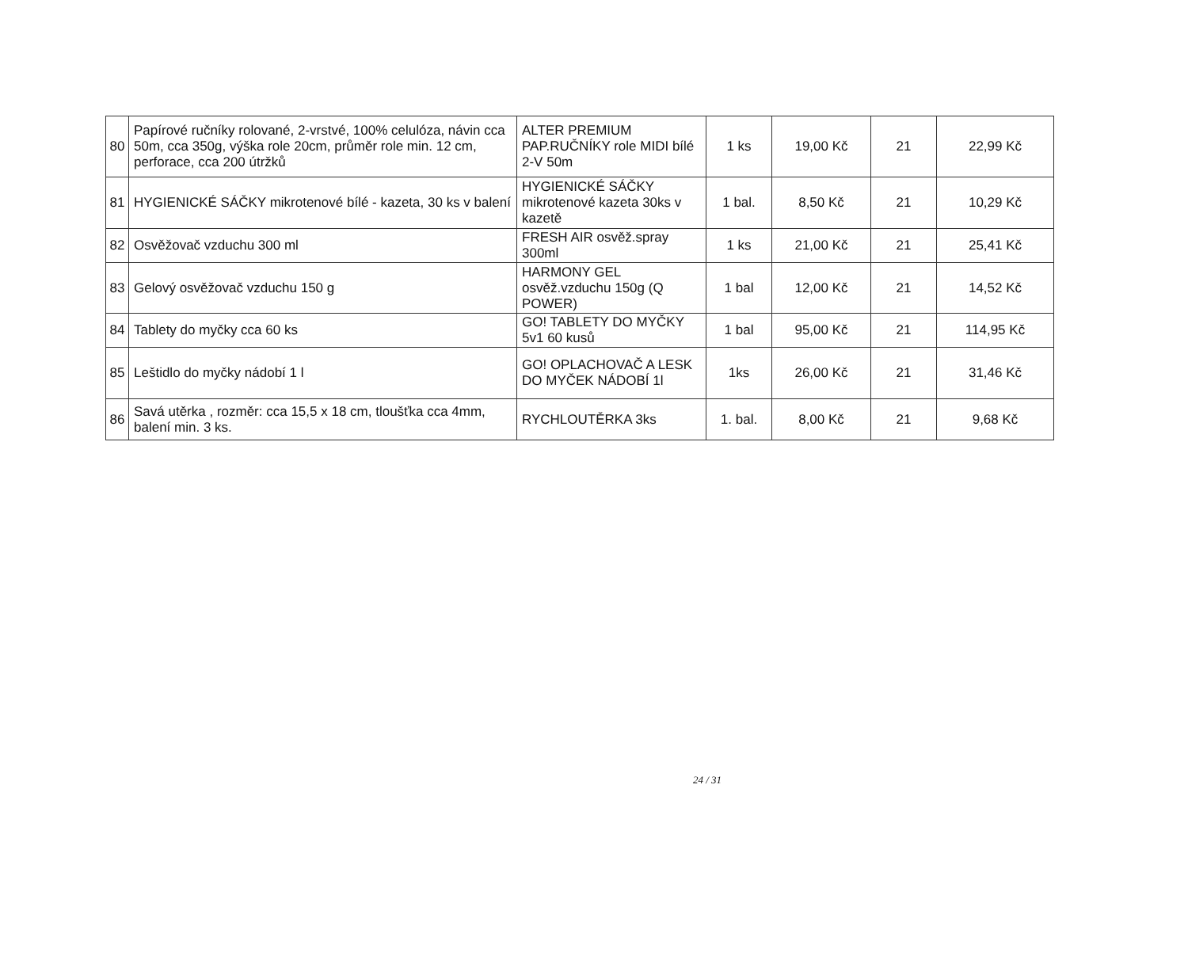| 80 | Papírové ručníky rolované, 2-vrstvé, 100% celulóza, návin cca 50m, cca 350g, výška role 20cm, průměr role min. 12 cm, perforace, cca 200 útržků | ALTER PREMIUM PAP.RUČNÍKY role MIDI bílé 2-V 50m | 1 ks | 19,00 Kč | 21 | 22,99 Kč |
| 81 | HYGIENICKÉ SÁČKY mikrotenové bílé - kazeta, 30 ks v balení | HYGIENICKÉ SÁČKY mikrotenové kazeta 30ks v kazetě | 1 bal. | 8,50 Kč | 21 | 10,29 Kč |
| 82 | Osvěžovač vzduchu 300 ml | FRESH AIR osvěž.spray 300ml | 1 ks | 21,00 Kč | 21 | 25,41 Kč |
| 83 | Gelový osvěžovač vzduchu 150 g | HARMONY GEL osvěž.vzduchu 150g (Q POWER) | 1 bal | 12,00 Kč | 21 | 14,52 Kč |
| 84 | Tablety do myčky cca 60 ks | GO! TABLETY DO MYČKY 5v1 60 kusů | 1 bal | 95,00 Kč | 21 | 114,95 Kč |
| 85 | Leštidlo do myčky nádobí 1 l | GO! OPLACHOVAČ A LESK DO MYČEK NÁDOBÍ 1l | 1ks | 26,00 Kč | 21 | 31,46 Kč |
| 86 | Savá utěrka , rozměr: cca 15,5 x 18 cm, tloušťka cca 4mm, balení min. 3 ks. | RYCHLOUTĚRKA 3ks | 1. bal. | 8,00 Kč | 21 | 9,68 Kč |
24 / 31